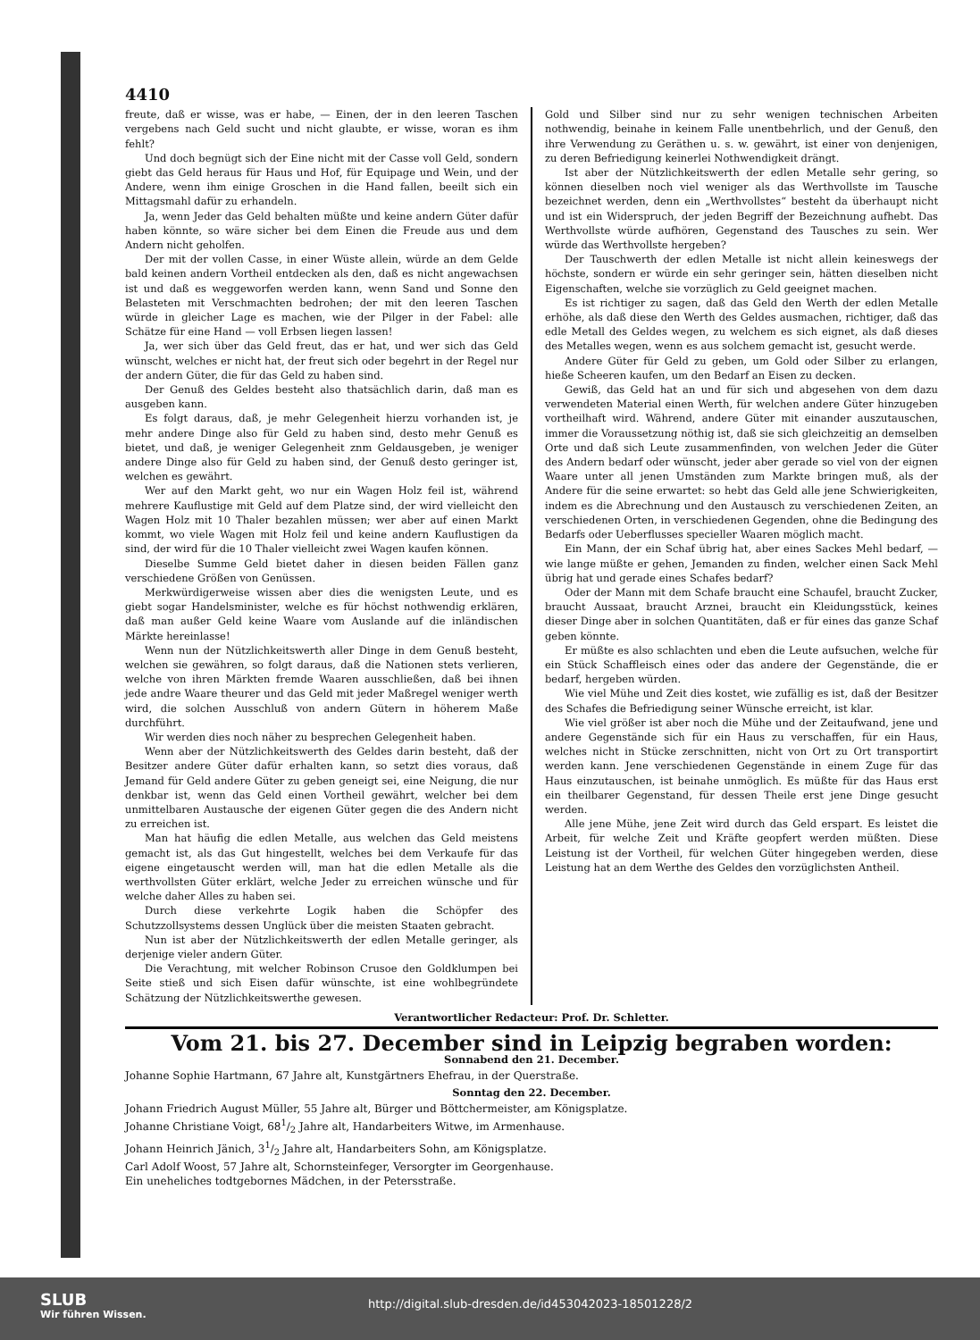4410
freute, daß er wisse, was er habe, — Einen, der in den leeren Taschen vergebens nach Geld sucht und nicht glaubte, er wisse, woran es ihm fehlt?
Und doch begnügt sich der Eine nicht mit der Casse voll Geld, sondern giebt das Geld heraus für Haus und Hof, für Equipage und Wein, und der Andere, wenn ihm einige Groschen in die Hand fallen, beeilt sich ein Mittagsmahl dafür zu erhandeln.
Ja, wenn Jeder das Geld behalten müßte und keine andern Güter dafür haben könnte, so wäre sicher bei dem Einen die Freude aus und dem Andern nicht geholfen.
Der mit der vollen Casse, in einer Wüste allein, würde an dem Gelde bald keinen andern Vortheil entdecken als den, daß es nicht angewachsen ist und daß es weggeworfen werden kann, wenn Sand und Sonne den Belasteten mit Verschmachten bedrohen; der mit den leeren Taschen würde in gleicher Lage es machen, wie der Pilger in der Fabel: alle Schätze für eine Hand — voll Erbsen liegen lassen!
Ja, wer sich über das Geld freut, das er hat, und wer sich das Geld wünscht, welches er nicht hat, der freut sich oder begehrt in der Regel nur der andern Güter, die für das Geld zu haben sind.
Der Genuß des Geldes besteht also thatsächlich darin, daß man es ausgeben kann.
Es folgt daraus, daß, je mehr Gelegenheit hierzu vorhanden ist, je mehr andere Dinge also für Geld zu haben sind, desto mehr Genuß es bietet, und daß, je weniger Gelegenheit znm Geldausgeben, je weniger andere Dinge also für Geld zu haben sind, der Genuß desto geringer ist, welchen es gewährt.
Wer auf den Markt geht, wo nur ein Wagen Holz feil ist, während mehrere Kauflustige mit Geld auf dem Platze sind, der wird vielleicht den Wagen Holz mit 10 Thaler bezahlen müssen; wer aber auf einen Markt kommt, wo viele Wagen mit Holz feil und keine andern Kauflustigen da sind, der wird für die 10 Thaler vielleicht zwei Wagen kaufen können.
Dieselbe Summe Geld bietet daher in diesen beiden Fällen ganz verschiedene Größen von Genüssen.
Merkwürdigerweise wissen aber dies die wenigsten Leute, und es giebt sogar Handelsminister, welche es für höchst nothwendig erklären, daß man außer Geld keine Waare vom Auslande auf die inländischen Märkte hereinlasse!
Wenn nun der Nützlichkeitswerth aller Dinge in dem Genuß besteht, welchen sie gewähren, so folgt daraus, daß die Nationen stets verlieren, welche von ihren Märkten fremde Waaren ausschließen, daß bei ihnen jede andre Waare theurer und das Geld mit jeder Maßregel weniger werth wird, die solchen Ausschluß von andern Gütern in höherem Maße durchführt.
Wir werden dies noch näher zu besprechen Gelegenheit haben.
Wenn aber der Nützlichkeitswerth des Geldes darin besteht, daß der Besitzer andere Güter dafür erhalten kann, so setzt dies voraus, daß Jemand für Geld andere Güter zu geben geneigt sei, eine Neigung, die nur denkbar ist, wenn das Geld einen Vortheil gewährt, welcher bei dem unmittelbaren Austausche der eigenen Güter gegen die des Andern nicht zu erreichen ist.
Man hat häufig die edlen Metalle, aus welchen das Geld meistens gemacht ist, als das Gut hingestellt, welches bei dem Verkaufe für das eigene eingetauscht werden will, man hat die edlen Metalle als die werthvollsten Güter erklärt, welche Jeder zu erreichen wünsche und für welche daher Alles zu haben sei.
Durch diese verkehrte Logik haben die Schöpfer des Schutzzollsystems dessen Unglück über die meisten Staaten gebracht.
Nun ist aber der Nützlichkeitswerth der edlen Metalle geringer, als derjenige vieler andern Güter.
Die Verachtung, mit welcher Robinson Crusoe den Goldklumpen bei Seite stieß und sich Eisen dafür wünschte, ist eine wohlbegründete Schätzung der Nützlichkeitswerthe gewesen.
Gold und Silber sind nur zu sehr wenigen technischen Arbeiten nothwendig, beinahe in keinem Falle unentbehrlich, und der Genuß, den ihre Verwendung zu Geräthen u. s. w. gewährt, ist einer von denjenigen, zu deren Befriedigung keinerlei Nothwendigkeit drängt.
Ist aber der Nützlichkeitswerth der edlen Metalle sehr gering, so können dieselben noch viel weniger als das Werthvollste im Tausche bezeichnet werden, denn ein „Werthvollstes“ besteht da überhaupt nicht und ist ein Widerspruch, der jeden Begriff der Bezeichnung aufhebt. Das Werthvollste würde aufhören, Gegenstand des Tausches zu sein. Wer würde das Werthvollste hergeben?
Der Tauschwerth der edlen Metalle ist nicht allein keineswegs der höchste, sondern er würde ein sehr geringer sein, hätten dieselben nicht Eigenschaften, welche sie vorzüglich zu Geld geeignet machen.
Es ist richtiger zu sagen, daß das Geld den Werth der edlen Metalle erhöhe, als daß diese den Werth des Geldes ausmachen, richtiger, daß das edle Metall des Geldes wegen, zu welchem es sich eignet, als daß dieses des Metalles wegen, wenn es aus solchem gemacht ist, gesucht werde.
Andere Güter für Geld zu geben, um Gold oder Silber zu erlangen, hieße Scheeren kaufen, um den Bedarf an Eisen zu decken.
Gewiß, das Geld hat an und für sich und abgesehen von dem dazu verwendeten Material einen Werth, für welchen andere Güter hinzugeben vortheilhaft wird. Während, andere Güter mit einander auszutauschen, immer die Voraussetzung nöthig ist, daß sie sich gleichzeitig an demselben Orte und daß sich Leute zusammenfinden, von welchen Jeder die Güter des Andern bedarf oder wünscht, jeder aber gerade so viel von der eignen Waare unter all jenen Umständen zum Markte bringen muß, als der Andere für die seine erwartet: so hebt das Geld alle jene Schwierigkeiten, indem es die Abrechnung und den Austausch zu verschiedenen Zeiten, an verschiedenen Orten, in verschiedenen Gegenden, ohne die Bedingung des Bedarfs oder Ueberflusses specieller Waaren möglich macht.
Ein Mann, der ein Schaf übrig hat, aber eines Sackes Mehl bedarf, — wie lange müßte er gehen, Jemanden zu finden, welcher einen Sack Mehl übrig hat und gerade eines Schafes bedarf?
Oder der Mann mit dem Schafe braucht eine Schaufel, braucht Zucker, braucht Aussaat, braucht Arznei, braucht ein Kleidungsstück, keines dieser Dinge aber in solchen Quantitäten, daß er für eines das ganze Schaf geben könnte.
Er müßte es also schlachten und eben die Leute aufsuchen, welche für ein Stück Schaffleisch eines oder das andere der Gegenstände, die er bedarf, hergeben würden.
Wie viel Mühe und Zeit dies kostet, wie zufällig es ist, daß der Besitzer des Schafes die Befriedigung seiner Wünsche erreicht, ist klar.
Wie viel größer ist aber noch die Mühe und der Zeitaufwand, jene und andere Gegenstände sich für ein Haus zu verschaffen, für ein Haus, welches nicht in Stücke zerschnitten, nicht von Ort zu Ort transportirt werden kann. Jene verschiedenen Gegenstände in einem Zuge für das Haus einzutauschen, ist beinahe unmöglich. Es müßte für das Haus erst ein theilbarer Gegenstand, für dessen Theile erst jene Dinge gesucht werden.
Alle jene Mühe, jene Zeit wird durch das Geld erspart. Es leistet die Arbeit, für welche Zeit und Kräfte geopfert werden müßten. Diese Leistung ist der Vortheil, für welchen Güter hingegeben werden, diese Leistung hat an dem Werthe des Geldes den vorzüglichsten Antheil.
Verantwortlicher Redacteur: Prof. Dr. Schletter.
Vom 21. bis 27. December sind in Leipzig begraben worden:
Sonnabend den 21. December.
Johanne Sophie Hartmann, 67 Jahre alt, Kunstgärtners Ehefrau, in der Querstraße.
Sonntag den 22. December.
Johann Friedrich August Müller, 55 Jahre alt, Bürger und Böttchermeister, am Königsplatze.
Johanne Christiane Voigt, 681/2 Jahre alt, Handarbeiters Witwe, im Armenhause.
Johann Heinrich Jänich, 31/2 Jahre alt, Handarbeiters Sohn, am Königsplatze.
Carl Adolf Woost, 57 Jahre alt, Schornsteinfeger, Versorgter im Georgenhause.
Ein uneheliches todtgebornes Mädchen, in der Petersstraße.
SLUB
Wir führen Wissen.
http://digital.slub-dresden.de/id453042023-18501228/2